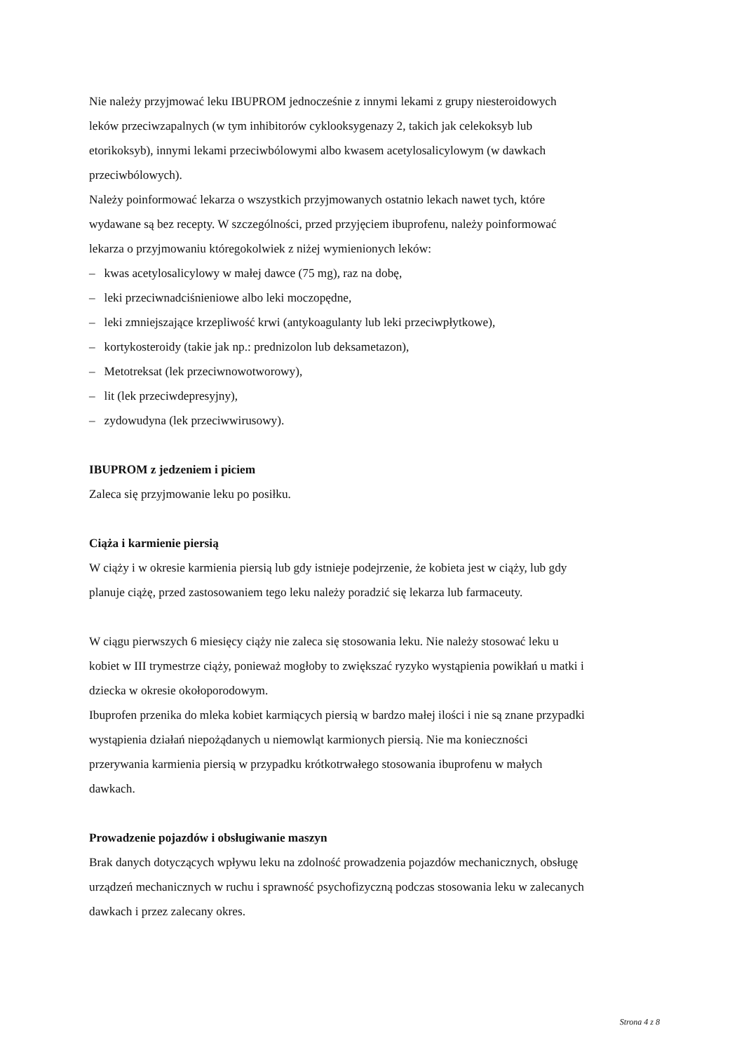Nie należy przyjmować leku IBUPROM jednocześnie z innymi lekami z grupy niesteroidowych
leków przeciwzapalnych (w tym inhibitorów cyklooksygenazy 2, takich jak celekoksyb lub
etorikoksyb), innymi lekami przeciwbólowymi albo kwasem acetylosalicylowym (w dawkach
przeciwbólowych).
Należy poinformować lekarza o wszystkich przyjmowanych ostatnio lekach nawet tych, które
wydawane są bez recepty. W szczególności, przed przyjęciem ibuprofenu, należy poinformować
lekarza o przyjmowaniu któregokolwiek z niżej wymienionych leków:
– kwas acetylosalicylowy w małej dawce (75 mg), raz na dobę,
– leki przeciwnadciśnieniowe albo leki moczopędne,
– leki zmniejszające krzepliwość krwi (antykoagulanty lub leki przeciwpłytkowe),
– kortykosteroidy (takie jak np.: prednizolon lub deksametazon),
– Metotreksat (lek przeciwnowotworowy),
– lit (lek przeciwdepresyjny),
– zydowudyna (lek przeciwwirusowy).
IBUPROM z jedzeniem i piciem
Zaleca się przyjmowanie leku po posiłku.
Ciąża i karmienie piersią
W ciąży i w okresie karmienia piersią lub gdy istnieje podejrzenie, że kobieta jest w ciąży, lub gdy
planuje ciążę, przed zastosowaniem tego leku należy poradzić się lekarza lub farmaceuty.
W ciągu pierwszych 6 miesięcy ciąży nie zaleca się stosowania leku. Nie należy stosować leku u
kobiet w III trymestrze ciąży, ponieważ mogłoby to zwiększać ryzyko wystąpienia powikłań u matki i
dziecka w okresie okołoporodowym.
Ibuprofen przenika do mleka kobiet karmiących piersią w bardzo małej ilości i nie są znane przypadki
wystąpienia działań niepożądanych u niemowląt karmionych piersią. Nie ma konieczności
przerywania karmienia piersią w przypadku krótkotrwałego stosowania ibuprofenu w małych
dawkach.
Prowadzenie pojazdów i obsługiwanie maszyn
Brak danych dotyczących wpływu leku na zdolność prowadzenia pojazdów mechanicznych, obsługę
urządzeń mechanicznych w ruchu i sprawność psychofizyczną podczas stosowania leku w zalecanych
dawkach i przez zalecany okres.
Strona 4 z 8